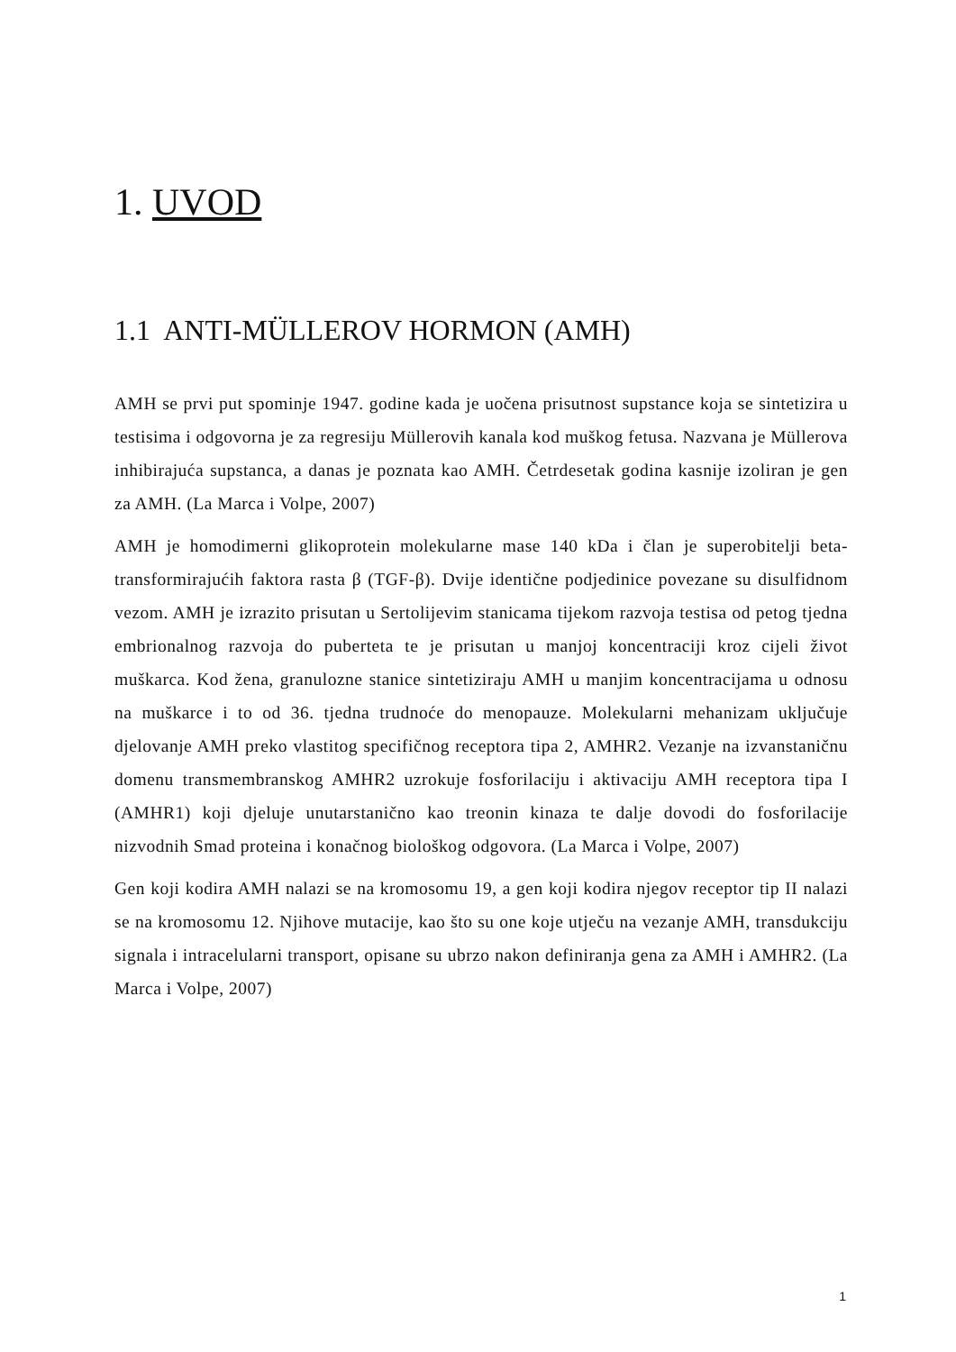1. UVOD
1.1 ANTI-MÜLLEROV HORMON (AMH)
AMH se prvi put spominje 1947. godine kada je uočena prisutnost supstance koja se sintetizira u testisima i odgovorna je za regresiju Müllerovih kanala kod muškog fetusa. Nazvana je Müllerova inhibirajuća supstanca, a danas je poznata kao AMH. Četrdesetak godina kasnije izoliran je gen za AMH. (La Marca i Volpe, 2007)
AMH je homodimerni glikoprotein molekularne mase 140 kDa i član je superobitelji beta-transformirajućih faktora rasta β (TGF-β). Dvije identične podjedinice povezane su disulfidnom vezom. AMH je izrazito prisutan u Sertolijevim stanicama tijekom razvoja testisa od petog tjedna embrionalnog razvoja do puberteta te je prisutan u manjoj koncentraciji kroz cijeli život muškarca. Kod žena, granulozne stanice sintetiziraju AMH u manjim koncentracijama u odnosu na muškarce i to od 36. tjedna trudnoće do menopauze. Molekularni mehanizam uključuje djelovanje AMH preko vlastitog specifičnog receptora tipa 2, AMHR2. Vezanje na izvanstaničnu domenu transmembranskog AMHR2 uzrokuje fosforilaciju i aktivaciju AMH receptora tipa I (AMHR1) koji djeluje unutarstanično kao treonin kinaza te dalje dovodi do fosforilacije nizvodnih Smad proteina i konačnog biološkog odgovora. (La Marca i Volpe, 2007)
Gen koji kodira AMH nalazi se na kromosomu 19, a gen koji kodira njegov receptor tip II nalazi se na kromosomu 12. Njihove mutacije, kao što su one koje utječu na vezanje AMH, transdukciju signala i intracelularni transport, opisane su ubrzo nakon definiranja gena za AMH i AMHR2. (La Marca i Volpe, 2007)
1